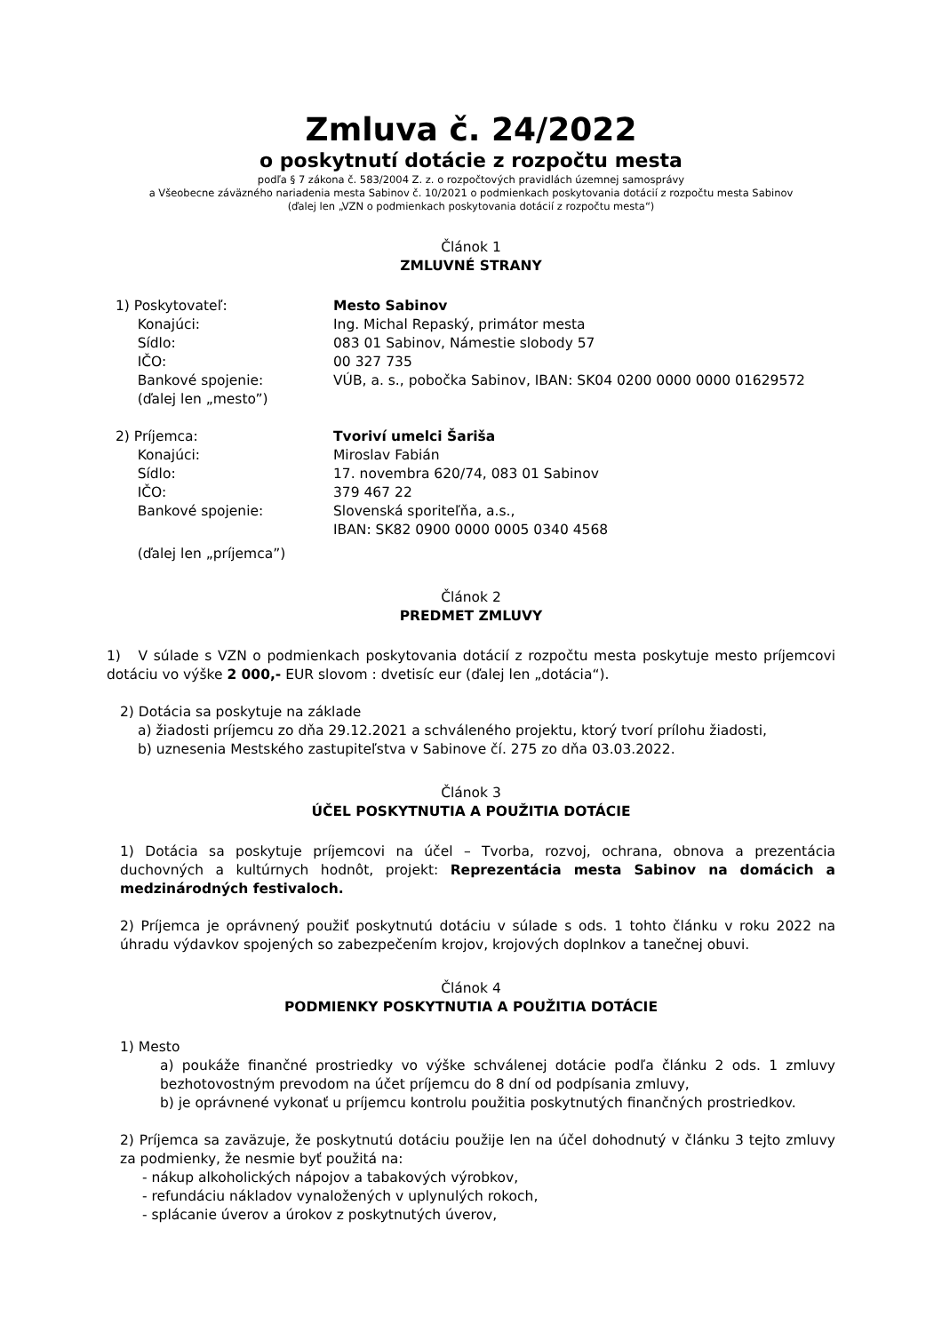Zmluva č. 24/2022
o poskytnutí dotácie z rozpočtu mesta
podľa § 7 zákona č. 583/2004 Z. z. o rozpočtových pravidlách územnej samosprávy
a Všeobecne záväzného nariadenia mesta Sabinov č. 10/2021 o podmienkach poskytovania dotácií z rozpočtu mesta Sabinov
(ďalej len „VZN o podmienkach poskytovania dotácií z rozpočtu mesta“)
Článok 1
ZMLUVNÉ STRANY
1) Poskytovateľ: Mesto Sabinov
Konajúci: Ing. Michal Repaský, primátor mesta
Sídlo: 083 01 Sabinov, Námestie slobody 57
IČO: 00 327 735
Bankové spojenie: VÚB, a. s., pobočka Sabinov, IBAN: SK04 0200 0000 0000 01629572
(ďalej len „mesto”)
2) Príjemca: Tvoriví umelci Šariša
Konajúci: Miroslav Fabián
Sídlo: 17. novembra 620/74, 083 01 Sabinov
IČO: 379 467 22
Bankové spojenie: Slovenská sporiteľňa, a.s.,
IBAN: SK82 0900 0000 0005 0340 4568
(ďalej len „príjemca”)
Článok 2
PREDMET ZMLUVY
1) V súlade s VZN o podmienkach poskytovania dotácií z rozpočtu mesta poskytuje mesto príjemcovi dotáciu vo výške 2 000,- EUR slovom : dvetisíc eur (ďalej len „dotácia“).
2) Dotácia sa poskytuje na základe
a) žiadosti príjemcu zo dňa 29.12.2021 a schváleného projektu, ktorý tvorí prílohu žiadosti,
b) uznesenia Mestského zastupiteľstva v Sabinove čí. 275 zo dňa 03.03.2022.
Článok 3
ÚČEL POSKYTNUTIA A POUŽITIA DOTÁCIE
1) Dotácia sa poskytuje príjemcovi na účel – Tvorba, rozvoj, ochrana, obnova a prezentácia duchovných a kultúrnych hodnôt, projekt: Reprezentácia mesta Sabinov na domácich a medzinárodných festivaloch.
2) Príjemca je oprávnený použiť poskytnutú dotáciu v súlade s ods. 1 tohto článku v roku 2022 na úhradu výdavkov spojených so zabezpečením krojov, krojových doplnkov a tanečnej obuvi.
Článok 4
PODMIENKY POSKYTNUTIA A POUŽITIA DOTÁCIE
1) Mesto
a) poukáže finančné prostriedky vo výške schválenej dotácie podľa článku 2 ods. 1 zmluvy bezhotovostným prevodom na účet príjemcu do 8 dní od podpísania zmluvy,
b) je oprávnené vykonať u príjemcu kontrolu použitia poskytnutých finančných prostriedkov.
2) Príjemca sa zaväzuje, že poskytnutú dotáciu použije len na účel dohodnutý v článku 3 tejto zmluvy za podmienky, že nesmie byť použitá na:
- nákup alkoholických nápojov a tabakových výrobkov,
- refundáciu nákladov vynaložených v uplynulých rokoch,
- splácanie úverov a úrokov z poskytnutých úverov,